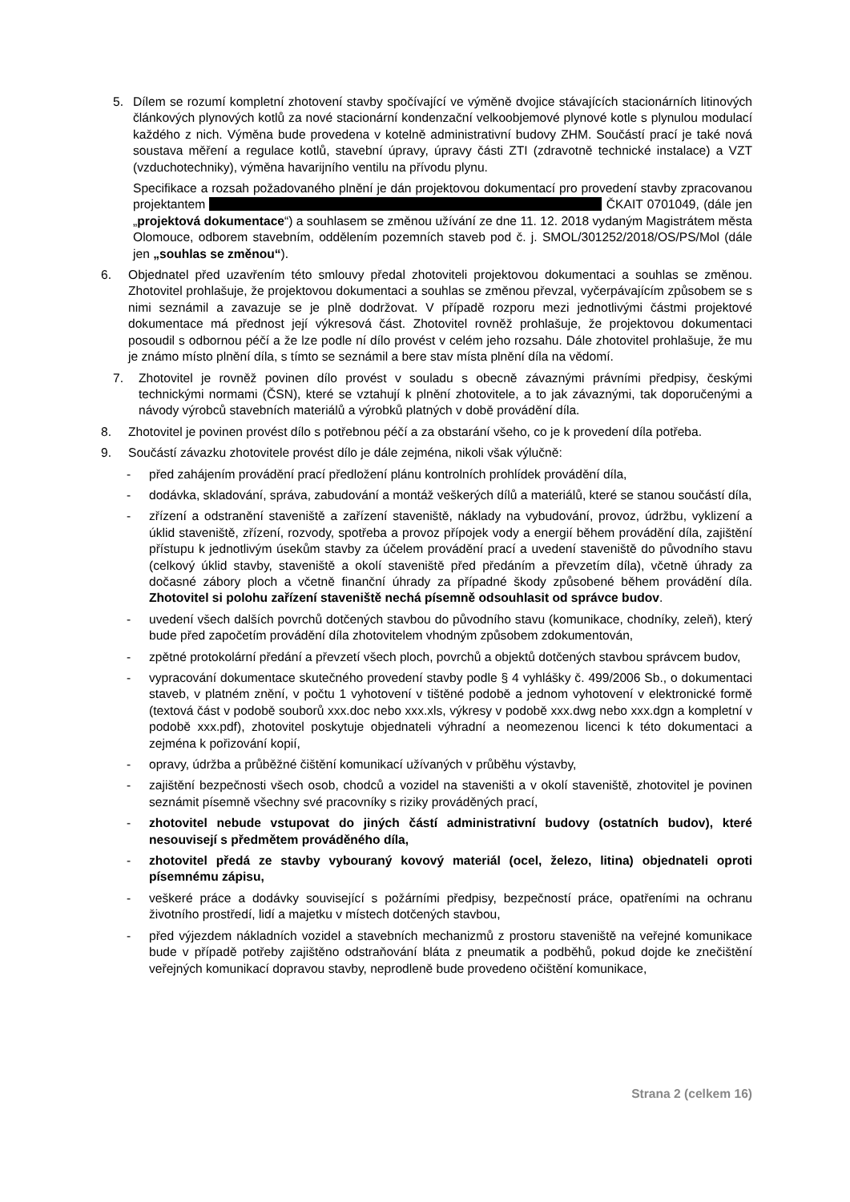5. Dílem se rozumí kompletní zhotovení stavby spočívající ve výměně dvojice stávajících stacionárních litinových článkových plynových kotlů za nové stacionární kondenzační velkoobjemové plynové kotle s plynulou modulací každého z nich. Výměna bude provedena v kotelně administrativní budovy ZHM. Součástí prací je také nová soustava měření a regulace kotlů, stavební úpravy, úpravy části ZTI (zdravotně technické instalace) a VZT (vzduchotechniky), výměna havarijního ventilu na přívodu plynu.
Specifikace a rozsah požadovaného plnění je dán projektovou dokumentací pro provedení stavby zpracovanou projektantem ČKAIT 0701049, (dále jen „projektová dokumentace“) a souhlasem se změnou užívání ze dne 11. 12. 2018 vydaným Magistrátem města Olomouce, odborem stavebním, oddělením pozemních staveb pod č. j. SMOL/301252/2018/OS/PS/Mol (dále jen „souhlas se změnou“).
6. Objednatel před uzavřením této smlouvy předal zhotoviteli projektovou dokumentaci a souhlas se změnou. Zhotovitel prohlašuje, že projektovou dokumentaci a souhlas se změnou převzal, vyčerpávajícím způsobem se s nimi seznámil a zavazuje se je plně dodržovat. V případě rozporu mezi jednotlivými částmi projektové dokumentace má přednost její výkresová část. Zhotovitel rovněž prohlašuje, že projektovou dokumentaci posoudil s odbornou péčí a že lze podle ní dílo provést v celém jeho rozsahu. Dále zhotovitel prohlašuje, že mu je známo místo plnění díla, s tímto se seznámil a bere stav místa plnění díla na vědomí.
7. Zhotovitel je rovněž povinen dílo provést v souladu s obecně závaznými právními předpisy, českými technickými normami (ČSN), které se vztahují k plnění zhotovitele, a to jak závaznými, tak doporučenými a návody výrobců stavebních materiálů a výrobků platných v době provádění díla.
8. Zhotovitel je povinen provést dílo s potřebnou péčí a za obstarání všeho, co je k provedení díla potřeba.
9. Součástí závazku zhotovitele provést dílo je dále zejména, nikoli však výlučně:
- před zahájením provádění prací předložení plánu kontrolních prohlídek provádění díla,
- dodávka, skladování, správa, zabudování a montáž veškerých dílů a materiálů, které se stanou součástí díla,
- zřízení a odstranění staveniště a zařízení staveniště, náklady na vybudování, provoz, údržbu, vyklizení a úklid staveniště, zřízení, rozvody, spotřeba a provoz přípojek vody a energií během provádění díla, zajištění přístupu k jednotlivým úsekům stavby za účelem provádění prací a uvedení staveniště do původního stavu (celkový úklid stavby, staveniště a okolí staveniště před předáním a převzetím díla), včetně úhrady za dočasné zábory ploch a včetně finanční úhrady za případné škody způsobené během provádění díla. Zhotovitel si polohu zařízení staveniště nechá písemně odsouhlasit od správce budov.
- uvedení všech dalších povrchů dotčených stavbou do původního stavu (komunikace, chodníky, zeleň), který bude před započetím provádění díla zhotovitelem vhodným způsobem zdokumentován,
- zpětné protokolární předání a převzetí všech ploch, povrchů a objektů dotčených stavbou správcem budov,
- vypracování dokumentace skutečného provedení stavby podle § 4 vyhlášky č. 499/2006 Sb., o dokumentaci staveb, v platném znění, v počtu 1 vyhotovení v tištěné podobě a jednom vyhotovení v elektronické formě (textová část v podobě souborů xxx.doc nebo xxx.xls, výkresy v podobě xxx.dwg nebo xxx.dgn a kompletní v podobě xxx.pdf), zhotovitel poskytuje objednateli výhradní a neomezenou licenci k této dokumentaci a zejména k pořizování kopií,
- opravy, údržba a průběžné čištění komunikací užívaných v průběhu výstavby,
- zajištění bezpečnosti všech osob, chodců a vozidel na staveništi a v okolí staveniště, zhotovitel je povinen seznámit písemně všechny své pracovníky s riziky prováděných prací,
- zhotovitel nebude vstupovat do jiných částí administrativní budovy (ostatních budov), které nesouvisejí s předmětem prováděného díla,
- zhotovitel předá ze stavby vybouraný kovový materiál (ocel, železo, litina) objednateli oproti písemnému zápisu,
- veškeré práce a dodávky související s požárními předpisy, bezpečností práce, opatřeními na ochranu životního prostředí, lidí a majetku v místech dotčených stavbou,
- před výjezdem nákladních vozidel a stavebních mechanizmů z prostoru staveniště na veřejné komunikace bude v případě potřeby zajištěno odstraňování bláta z pneumatik a podběhů, pokud dojde ke znečištění veřejných komunikací dopravou stavby, neprodleně bude provedeno očištění komunikace,
Strana 2 (celkem 16)